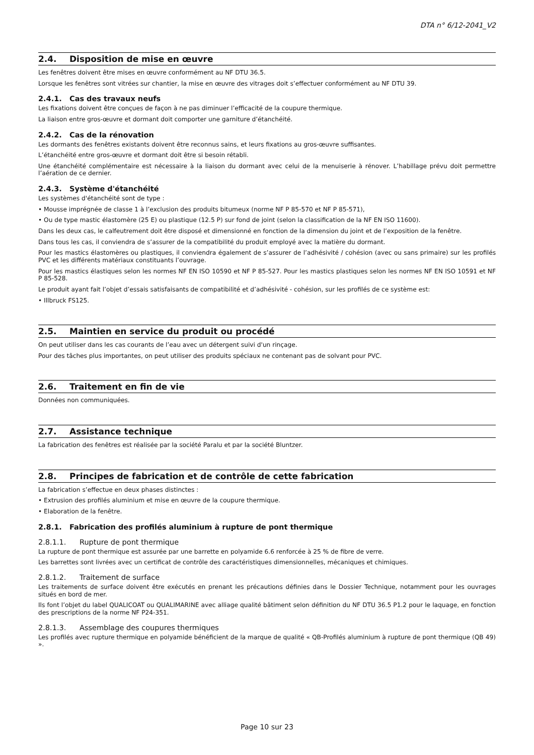DTA n° 6/12-2041_V2
2.4. Disposition de mise en œuvre
Les fenêtres doivent être mises en œuvre conformément au NF DTU 36.5.
Lorsque les fenêtres sont vitrées sur chantier, la mise en œuvre des vitrages doit s’effectuer conformément au NF DTU 39.
2.4.1. Cas des travaux neufs
Les fixations doivent être conçues de façon à ne pas diminuer l’efficacité de la coupure thermique.
La liaison entre gros-œuvre et dormant doit comporter une garniture d’étanchéité.
2.4.2. Cas de la rénovation
Les dormants des fenêtres existants doivent être reconnus sains, et leurs fixations au gros-œuvre suffisantes.
L’étanchéité entre gros-œuvre et dormant doit être si besoin rétabli.
Une étanchéité complémentaire est nécessaire à la liaison du dormant avec celui de la menuiserie à rénover. L’habillage prévu doit permettre l’aération de ce dernier.
2.4.3. Système d'étanchéité
Les systèmes d'étanchéité sont de type :
• Mousse imprégnée de classe 1 à l’exclusion des produits bitumeux (norme NF P 85-570 et NF P 85-571),
• Ou de type mastic élastomère (25 E) ou plastique (12.5 P) sur fond de joint (selon la classification de la NF EN ISO 11600).
Dans les deux cas, le calfeutrement doit être disposé et dimensionné en fonction de la dimension du joint et de l’exposition de la fenêtre.
Dans tous les cas, il conviendra de s’assurer de la compatibilité du produit employé avec la matière du dormant.
Pour les mastics élastomères ou plastiques, il conviendra également de s’assurer de l’adhésivité / cohésion (avec ou sans primaire) sur les profilés PVC et les différents matériaux constituants l’ouvrage.
Pour les mastics élastiques selon les normes NF EN ISO 10590 et NF P 85-527. Pour les mastics plastiques selon les normes NF EN ISO 10591 et NF P 85-528.
Le produit ayant fait l’objet d’essais satisfaisants de compatibilité et d’adhésivité - cohésion, sur les profilés de ce système est:
• Illbruck FS125.
2.5. Maintien en service du produit ou procédé
On peut utiliser dans les cas courants de l’eau avec un détergent suivi d'un rinçage.
Pour des tâches plus importantes, on peut utiliser des produits spéciaux ne contenant pas de solvant pour PVC.
2.6. Traitement en fin de vie
Données non communiquées.
2.7. Assistance technique
La fabrication des fenêtres est réalisée par la société Paralu et par la société Bluntzer.
2.8. Principes de fabrication et de contrôle de cette fabrication
La fabrication s’effectue en deux phases distinctes :
• Extrusion des profilés aluminium et mise en œuvre de la coupure thermique.
• Elaboration de la fenêtre.
2.8.1. Fabrication des profilés aluminium à rupture de pont thermique
2.8.1.1. Rupture de pont thermique
La rupture de pont thermique est assurée par une barrette en polyamide 6.6 renforcée à 25 % de fibre de verre.
Les barrettes sont livrées avec un certificat de contrôle des caractéristiques dimensionnelles, mécaniques et chimiques.
2.8.1.2. Traitement de surface
Les traitements de surface doivent être exécutés en prenant les précautions définies dans le Dossier Technique, notamment pour les ouvrages situés en bord de mer.
Ils font l’objet du label QUALICOAT ou QUALIMARINE avec alliage qualité bâtiment selon définition du NF DTU 36.5 P1.2 pour le laquage, en fonction des prescriptions de la norme NF P24-351.
2.8.1.3. Assemblage des coupures thermiques
Les profilés avec rupture thermique en polyamide bénéficient de la marque de qualité « QB-Profilés aluminium à rupture de pont thermique (QB 49) ».
Page 10 sur 23